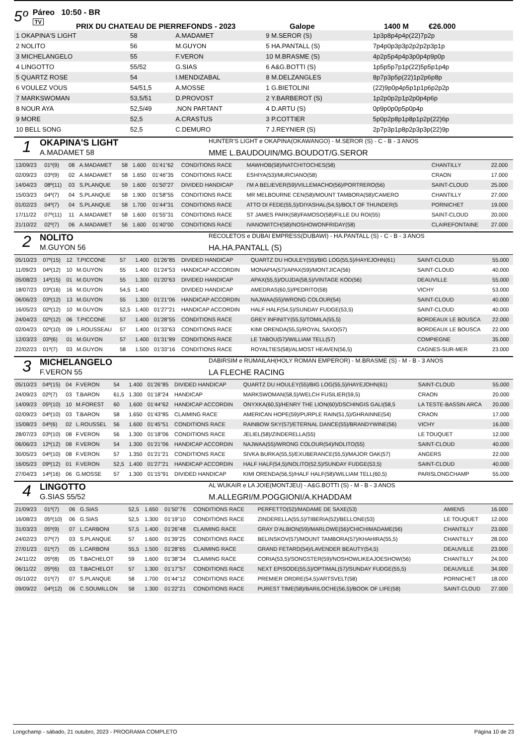5º
Páreo 10:50 - BR
TV
PRIX DU CHATEAU DE PIERREFONDS - 2023 Galope 1400 M €26.000
| 1 OKAPINA'S LIGHT | 58 | A.MADAMET | 9 M.SEROR (S) | 1p3p8p4p4p(22)7p2p |
| 2 NOLITO | 56 | M.GUYON | 5 HA.PANTALL (S) | 7p4p0p3p3p2p2p2p3p1p |
| 3 MICHELANGELO | 55 | F.VERON | 10 M.BRASME (S) | 4p2p5p4p4p3p0p4p9p0p |
| 4 LINGOTTO | 55/52 | G.SIAS | 6 A&G.BOTTI (S) | 1p5p5p7p1p(22)5p5p1p4p |
| 5 QUARTZ ROSE | 54 | I.MENDIZABAL | 8 M.DELZANGLES | 8p7p3p5p(22)1p2p6p8p |
| 6 VOULEZ VOUS | 54/51,5 | A.MOSSE | 1 G.BIETOLINI | (22)9p0p4p5p1p1p6p2p2p |
| 7 MARKSWOMAN | 53,5/51 | D.PROVOST | 2 Y.BARBEROT (S) | 1p2p0p2p1p2p0p4p6p |
| 8 NOUR AYA | 52,5/49 | .NON PARTANT | 4 D.ARTU (S) | 0p9p0p0p5p0p4p |
| 9 MORE | 52,5 | A.CRASTUS | 3 P.COTTIER | 5p0p2p8p1p8p1p2p(22)6p |
| 10 BELL SONG | 52,5 | C.DEMURO | 7 J.REYNIER (S) | 2p7p3p1p8p2p3p3p(22)9p |
1
OKAPINA'S LIGHT
A.MADAMET 58
HUNTER'S LIGHT e OKAPINA(OKAWANGO) - M.SEROR (S) - C - B - 3 ANOS
MME L.BAUDOUIN/MG.BOUDOT/G.SEROR
| 13/09/23 | 01º(9) | 08 | A.MADAMET | 58 | 1.600 | 01'41"62 | CONDITIONS RACE | MAWHOB(58)/NATCHITOCHES(58) | CHANTILLY | 22.000 |
| 02/09/23 | 03º(9) | 02 | A.MADAMET | 58 | 1.650 | 01'46"35 | CONDITIONS RACE | ESHIYA(53)/MURCIANO(58) | CRAON | 17.000 |
| 14/04/23 | 08º(11) | 03 | S.PLANQUE | 59 | 1.600 | 01'50"27 | DIVIDED HANDICAP | I'M A BELIEVER(59)/VILLEMACHO(56)/PORTRERO(56) | SAINT-CLOUD | 25.000 |
| 15/03/23 | 04º(7) | 04 | S.PLANQUE | 58 | 1.900 | 01'58"55 | CONDITIONS RACE | MR MELBOURNE CEN(58)/MOUNT TAMBORA(58)/CAMERO | CHANTILLY | 27.000 |
| 01/02/23 | 04º(7) | 04 | S.PLANQUE | 58 | 1.700 | 01'44"31 | CONDITIONS RACE | ATTO DI FEDE(55,5)/DIYASHAL(54,5)/BOLT OF THUNDER(5 | PORNICHET | 19.000 |
| 17/11/22 | 07º(11) | 11 | A.MADAMET | 58 | 1.600 | 01'55"31 | CONDITIONS RACE | ST JAMES PARK(58)/FAMOSO(58)/FILLE DU ROI(55) | SAINT-CLOUD | 20.000 |
| 21/10/22 | 02º(7) | 06 | A.MADAMET | 56 | 1.600 | 01'40"00 | CONDITIONS RACE | IVANOWITCH(58)/NOSHOWONFRIDAY(58) | CLAIREFONTAINE | 27.000 |
2
NOLITO
M.GUYON 56
RECOLETOS e DUBAI EMPRESS(DUBAWI) - HA.PANTALL (S) - C - B - 3 ANOS
HA.HA.PANTALL (S)
| 05/10/23 | 07º(15) | 12 | T.PICCONE | 57 | 1.400 | 01'26"85 | DIVIDED HANDICAP | QUARTZ DU HOULEY(55)/BIG LOG(55,5)/HAYEJOHN(61) | SAINT-CLOUD | 55.000 |
| 11/09/23 | 04º(12) | 10 | M.GUYON | 55 | 1.400 | 01'24"53 | HANDICAP ACCORDIN | MONAPIA(57)/APAX(59)/MONTJICA(56) | SAINT-CLOUD | 40.000 |
| 05/08/23 | 14º(15) | 01 | M.GUYON | 55 | 1.300 | 01'20"63 | DIVIDED HANDICAP | APAX(55,5)/OUJDA(58,5)/VINTAGE KOD(56) | DEAUVILLE | 55.000 |
| 18/07/23 | 03º(16) | 16 | M.GUYON | 54,5 | 1.400 | | DIVIDED HANDICAP | AMEDRAS(60,5)/PEDRITO(58) | VICHY | 53.000 |
| 06/06/23 | 03º(12) | 13 | M.GUYON | 55 | 1.300 | 01'21"06 | HANDICAP ACCORDIN | NAJWAA(55)/WRONG COLOUR(54) | SAINT-CLOUD | 40.000 |
| 16/05/23 | 02º(12) | 10 | M.GUYON | 52,5 | 1.400 | 01'27"21 | HANDICAP ACCORDIN | HALF HALF(54,5)/SUNDAY FUDGE(53,5) | SAINT-CLOUD | 40.000 |
| 24/04/23 | 02º(12) | 06 | T.PICCONE | 57 | 1.400 | 01'28"55 | CONDITIONS RACE | GREY INFINITY(55,5)/TOMILA(55,5) | BORDEAUX LE BOUSCA | 22.000 |
| 02/04/23 | 02º(10) | 09 | L.ROUSSEAU | 57 | 1.400 | 01'33"63 | CONDITIONS RACE | KIMI ORENDA(55,5)/ROYAL SAXO(57) | BORDEAUX LE BOUSCA | 22.000 |
| 12/03/23 | 03º(6) | 01 | M.GUYON | 57 | 1.400 | 01'31"89 | CONDITIONS RACE | LE TABOU(57)/WILLIAM TELL(57) | COMPIEGNE | 35.000 |
| 22/02/23 | 01º(7) | 03 | M.GUYON | 58 | 1.500 | 01'33"16 | CONDITIONS RACE | ROYALTIES(58)/ALMOST HEAVEN(56,5) | CAGNES-SUR-MER | 23.000 |
3
MICHELANGELO
F.VERON 55
DABIRSIM e RUMAILAH(HOLY ROMAN EMPEROR) - M.BRASME (S) - M - B - 3 ANOS
LA FLECHE RACING
| 05/10/23 | 04º(15) | 04 | F.VERON | 54 | 1.400 | 01'26"85 | DIVIDED HANDICAP | QUARTZ DU HOULEY(55)/BIG LOG(55,5)/HAYEJOHN(61) | SAINT-CLOUD | 55.000 |
| 24/09/23 | 02º(7) | 03 | T.BARON | 61,5 | 1.300 | 01'18"24 | HANDICAP | MARKSWOMAN(58,5)/WELCH FUSILIER(59,5) | CRAON | 20.000 |
| 14/09/23 | 05º(10) | 10 | M.FOREST | 60 | 1.600 | 01'44"62 | HANDICAP ACCORDIN | ONYXKA(60,5)/HENRY THE LION(60)/DSCHINGIS GALI(58,5 | LA TESTE-BASSIN ARCA | 20.000 |
| 02/09/23 | 04º(10) | 03 | T.BARON | 58 | 1.650 | 01'43"85 | CLAIMING RACE | AMERICAN HOPE(59)/PURPLE RAIN(51,5)/GHRAINNE(54) | CRAON | 17.000 |
| 15/08/23 | 04º(6) | 02 | L.ROUSSEL | 56 | 1.600 | 01'45"51 | CONDITIONS RACE | RAINBOW SKY(57)/ETERNAL DANCE(55)/BRANDYWINE(56) | VICHY | 16.000 |
| 28/07/23 | 03º(10) | 08 | F.VERON | 56 | 1.300 | 01'18"06 | CONDITIONS RACE | JELIEL(58)/ZINDERELLA(55) | LE TOUQUET | 12.000 |
| 06/06/23 | 12º(12) | 08 | F.VERON | 54 | 1.300 | 01'21"06 | HANDICAP ACCORDIN | NAJWAA(55)/WRONG COLOUR(54)/NOLITO(55) | SAINT-CLOUD | 40.000 |
| 30/05/23 | 04º(10) | 08 | F.VERON | 57 | 1.350 | 01'21"21 | CONDITIONS RACE | SIVKA BURKA(55,5)/EXUBERANCE(55,5)/MAJOR OAK(57) | ANGERS | 22.000 |
| 16/05/23 | 09º(12) | 01 | F.VERON | 52,5 | 1.400 | 01'27"21 | HANDICAP ACCORDIN | HALF HALF(54,5)/NOLITO(52,5)/SUNDAY FUDGE(53,5) | SAINT-CLOUD | 40.000 |
| 27/04/23 | 14º(16) | 06 | G.MOSSE | 57 | 1.300 | 01'15"91 | DIVIDED HANDICAP | KIMI ORENDA(56,5)/HALF HALF(58)/WILLIAM TELL(60,5) | PARISLONGCHAMP | 55.000 |
4
LINGOTTO
G.SIAS 55/52
AL WUKAIR e LA JOIE(MONTJEU) - A&G.BOTTI (S) - M - B - 3 ANOS
M.ALLEGRI/M.POGGIONI/A.KHADDAM
| 21/09/23 | 01º(7) | 06 | G.SIAS | 52,5 | 1.650 | 01'50"76 | CONDITIONS RACE | PERFETTO(52)/MADAME DE SAXE(53) | AMIENS | 16.000 |
| 16/08/23 | 05º(10) | 06 | G.SIAS | 52,5 | 1.300 | 01'19"10 | CONDITIONS RACE | ZINDERELLA(55,5)/TIBERIA(52)/BELLONE(53) | LE TOUQUET | 12.000 |
| 31/03/23 | 05º(9) | 07 | L.CARBONI | 57,5 | 1.400 | 01'26"48 | CLAIMING RACE | GRAY D'ALBION(59)/MARLOWE(56)/CHICHIMADAME(56) | CHANTILLY | 23.000 |
| 24/02/23 | 07º(7) | 03 | S.PLANQUE | 57 | 1.600 | 01'39"25 | CONDITIONS RACE | BELINSKOV(57)/MOUNT TAMBORA(57)/KHAHIRA(55,5) | CHANTILLY | 28.000 |
| 27/01/23 | 01º(7) | 05 | L.CARBONI | 55,5 | 1.500 | 01'28"65 | CLAIMING RACE | GRAND FETARD(54)/LAVENDER BEAUTY(54,5) | DEAUVILLE | 23.000 |
| 24/11/22 | 05º(8) | 05 | T.BACHELOT | 59 | 1.600 | 01'38"34 | CLAIMING RACE | CORIA(53,5)/SONGSTER(59)/NOSHOWLIKEAJOESHOW(56) | CHANTILLY | 24.000 |
| 06/11/22 | 05º(6) | 03 | T.BACHELOT | 57 | 1.300 | 01'17"57 | CONDITIONS RACE | NEXT EPISODE(55,5)/OPTIMAL(57)/SUNDAY FUDGE(55,5) | DEAUVILLE | 34.000 |
| 05/10/22 | 01º(7) | 07 | S.PLANQUE | 58 | 1.700 | 01'44"12 | CONDITIONS RACE | PREMIER ORDRE(54,5)/ARTSVELT(58) | PORNICHET | 18.000 |
| 09/09/22 | 04º(12) | 06 | C.SOUMILLON | 58 | 1.300 | 01'22"21 | CONDITIONS RACE | PUREST TIME(58)/BARILOCHE(56,5)/BOOK OF LIFE(58) | SAINT-CLOUD | 27.000 |
Longchamp - sábado, 21 outubro, 2023 - PROGRAMA COMPLETO Página 10 de 23